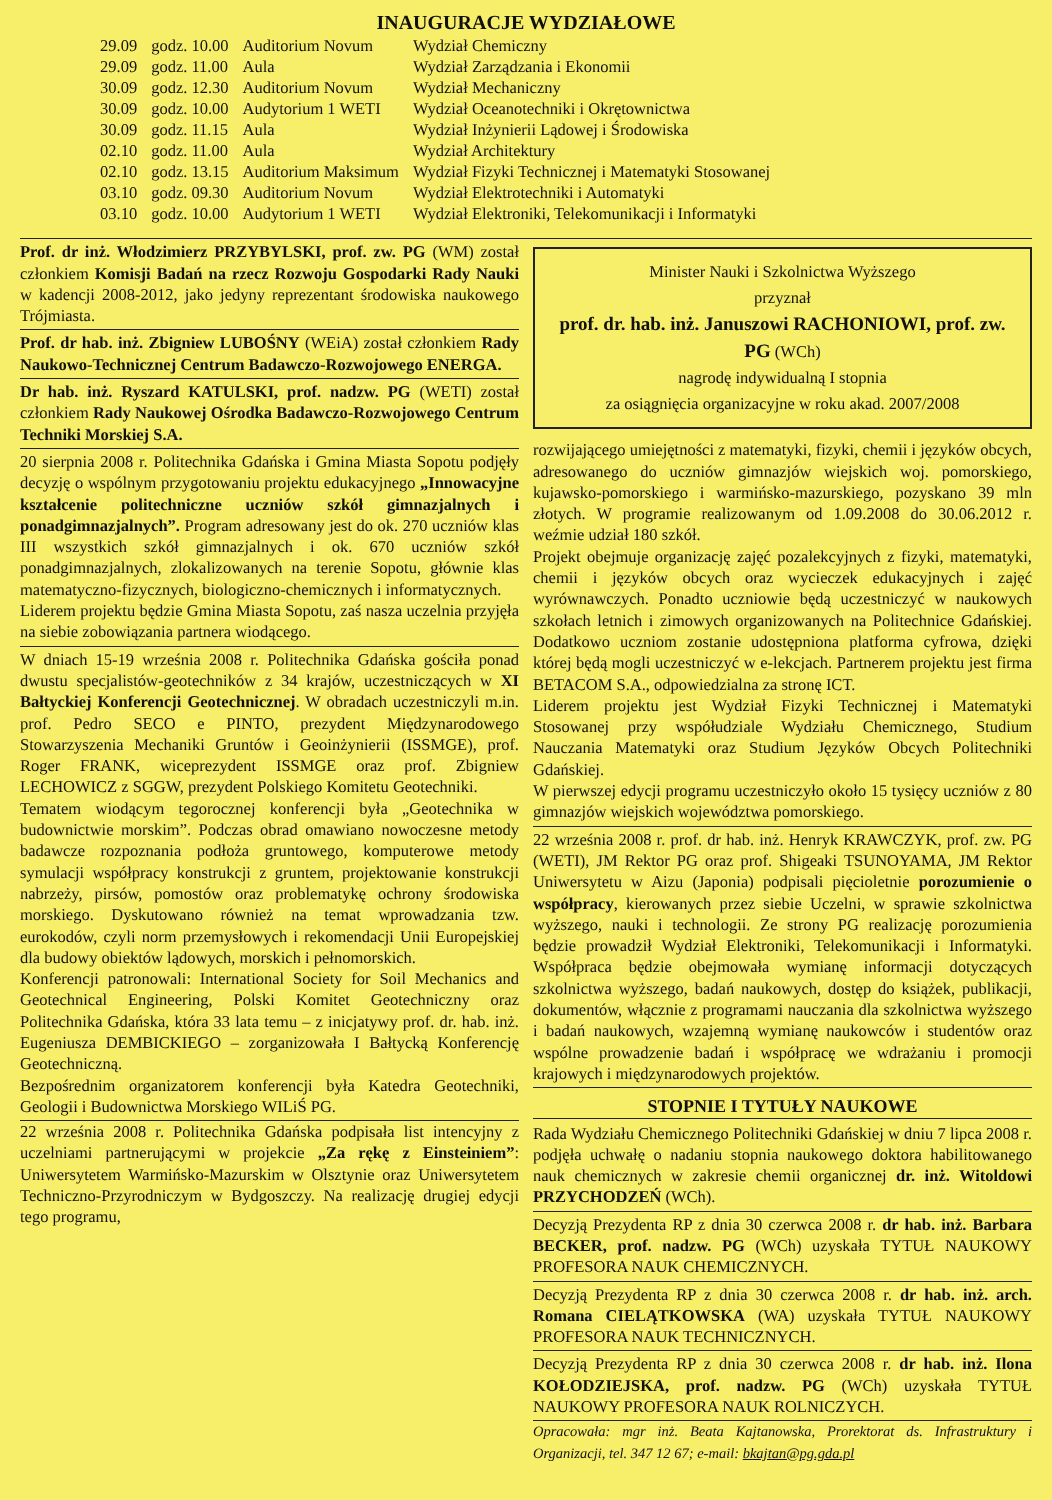INAUGURACJE WYDZIAŁOWE
| 29.09 | godz. 10.00 | Auditorium Novum | Wydział Chemiczny |
| 29.09 | godz. 11.00 | Aula | Wydział Zarządzania i Ekonomii |
| 30.09 | godz. 12.30 | Auditorium Novum | Wydział Mechaniczny |
| 30.09 | godz. 10.00 | Audytorium 1 WETI | Wydział Oceanotechniki i Okrętownictwa |
| 30.09 | godz. 11.15 | Aula | Wydział Inżynierii Lądowej i Środowiska |
| 02.10 | godz. 11.00 | Aula | Wydział Architektury |
| 02.10 | godz. 13.15 | Auditorium Maksimum | Wydział Fizyki Technicznej i Matematyki Stosowanej |
| 03.10 | godz. 09.30 | Auditorium Novum | Wydział Elektrotechniki i Automatyki |
| 03.10 | godz. 10.00 | Audytorium 1 WETI | Wydział Elektroniki, Telekomunikacji i Informatyki |
Prof. dr inż. Włodzimierz PRZYBYLSKI, prof. zw. PG (WM) został członkiem Komisji Badań na rzecz Rozwoju Gospodarki Rady Nauki w kadencji 2008-2012, jako jedyny reprezentant środowiska naukowego Trójmiasta.
Prof. dr hab. inż. Zbigniew LUBOŚNY (WEiA) został członkiem Rady Naukowo-Technicznej Centrum Badawczo-Rozwojowego ENERGA.
Dr hab. inż. Ryszard KATULSKI, prof. nadzw. PG (WETI) został członkiem Rady Naukowej Ośrodka Badawczo-Rozwojowego Centrum Techniki Morskiej S.A.
20 sierpnia 2008 r. Politechnika Gdańska i Gmina Miasta Sopotu podjęły decyzję o wspólnym przygotowaniu projektu edukacyjnego „Innowacyjne kształcenie politechniczne uczniów szkół gimnazjalnych i ponadgimnazjalnych”. Program adresowany jest do ok. 270 uczniów klas III wszystkich szkół gimnazjalnych i ok. 670 uczniów szkół ponadgimnazjalnych, zlokalizowanych na terenie Sopotu, głównie klas matematyczno-fizycznych, biologiczno-chemicznych i informatycznych.
Liderem projektu będzie Gmina Miasta Sopotu, zaś nasza uczelnia przyjęła na siebie zobowiązania partnera wiodącego.
W dniach 15-19 września 2008 r. Politechnika Gdańska gościła ponad dwustu specjalistów-geotechników z 34 krajów, uczestniczących w XI Bałtyckiej Konferencji Geotechnicznej. W obradach uczestniczyli m.in. prof. Pedro SECO e PINTO, prezydent Międzynarodowego Stowarzyszenia Mechaniki Gruntów i Geoinżynierii (ISSMGE), prof. Roger FRANK, wiceprezydent ISSMGE oraz prof. Zbigniew LECHOWICZ z SGGW, prezydent Polskiego Komitetu Geotechniki.
Tematem wiodącym tegorocznej konferencji była „Geotechnika w budownictwie morskim”. Podczas obrad omawiano nowoczesne metody badawcze rozpoznania podłoża gruntowego, komputerowe metody symulacji współpracy konstrukcji z gruntem, projektowanie konstrukcji nabrzeży, pirsów, pomostów oraz problematykę ochrony środowiska morskiego. Dyskutowano również na temat wprowadzania tzw. eurokodów, czyli norm przemysłowych i rekomendacji Unii Europejskiej dla budowy obiektów lądowych, morskich i pełnomorskich.
Konferencji patronowali: International Society for Soil Mechanics and Geotechnical Engineering, Polski Komitet Geotechniczny oraz Politechnika Gdańska, która 33 lata temu – z inicjatywy prof. dr. hab. inż. Eugeniusza DEMBICKIEGO – zorganizowała I Bałtycką Konferencję Geotechniczną.
Bezpośrednim organizatorem konferencji była Katedra Geotechniki, Geologii i Budownictwa Morskiego WILiŚ PG.
22 września 2008 r. Politechnika Gdańska podpisała list intencyjny z uczelniami partnerującymi w projekcie „Za rękę z Einsteiniem”: Uniwersytetem Warmińsko-Mazurskim w Olsztynie oraz Uniwersytetem Techniczno-Przyrodniczym w Bydgoszczy. Na realizację drugiej edycji tego programu,
Minister Nauki i Szkolnictwa Wyższego
przyznał
prof. dr. hab. inż. Januszowi RACHONIOWI, prof. zw. PG (WCh)
nagrodę indywidualną I stopnia
za osiągnięcia organizacyjne w roku akad. 2007/2008
rozwijającego umiejętności z matematyki, fizyki, chemii i języków obcych, adresowanego do uczniów gimnazjów wiejskich woj. pomorskiego, kujawsko-pomorskiego i warmińsko-mazurskiego, pozyskano 39 mln złotych. W programie realizowanym od 1.09.2008 do 30.06.2012 r. weźmie udział 180 szkół.
Projekt obejmuje organizację zajęć pozalekcyjnych z fizyki, matematyki, chemii i języków obcych oraz wycieczek edukacyjnych i zajęć wyrównawczych. Ponadto uczniowie będą uczestniczyć w naukowych szkołach letnich i zimowych organizowanych na Politechnice Gdańskiej. Dodatkowo uczniom zostanie udostępniona platforma cyfrowa, dzięki której będą mogli uczestniczyć w e-lekcjach. Partnerem projektu jest firma BETACOM S.A., odpowiedzialna za stronę ICT.
Liderem projektu jest Wydział Fizyki Technicznej i Matematyki Stosowanej przy współudziale Wydziału Chemicznego, Studium Nauczania Matematyki oraz Studium Języków Obcych Politechniki Gdańskiej.
W pierwszej edycji programu uczestniczyło około 15 tysięcy uczniów z 80 gimnazjów wiejskich województwa pomorskiego.
22 września 2008 r. prof. dr hab. inż. Henryk KRAWCZYK, prof. zw. PG (WETI), JM Rektor PG oraz prof. Shigeaki TSUNOYAMA, JM Rektor Uniwersytetu w Aizu (Japonia) podpisali pięcioletnie porozumienie o współpracy, kierowanych przez siebie Uczelni, w sprawie szkolnictwa wyższego, nauki i technologii. Ze strony PG realizację porozumienia będzie prowadził Wydział Elektroniki, Telekomunikacji i Informatyki. Współpraca będzie obejmowała wymianę informacji dotyczących szkolnictwa wyższego, badań naukowych, dostęp do książek, publikacji, dokumentów, włącznie z programami nauczania dla szkolnictwa wyższego i badań naukowych, wzajemną wymianę naukowców i studentów oraz wspólne prowadzenie badań i współpracę we wdrażaniu i promocji krajowych i międzynarodowych projektów.
STOPNIE I TYTUŁY NAUKOWE
Rada Wydziału Chemicznego Politechniki Gdańskiej w dniu 7 lipca 2008 r. podjęła uchwałę o nadaniu stopnia naukowego doktora habilitowanego nauk chemicznych w zakresie chemii organicznej dr. inż. Witoldowi PRZYCHODZEŃ (WCh).
Decyzją Prezydenta RP z dnia 30 czerwca 2008 r. dr hab. inż. Barbara BECKER, prof. nadzw. PG (WCh) uzyskała TYTUŁ NAUKOWY PROFESORA NAUK CHEMICZNYCH.
Decyzją Prezydenta RP z dnia 30 czerwca 2008 r. dr hab. inż. arch. Romana CIELĄTKOWSKA (WA) uzyskała TYTUŁ NAUKOWY PROFESORA NAUK TECHNICZNYCH.
Decyzją Prezydenta RP z dnia 30 czerwca 2008 r. dr hab. inż. Ilona KOŁODZIEJSKA, prof. nadzw. PG (WCh) uzyskała TYTUŁ NAUKOWY PROFESORA NAUK ROLNICZYCH.
Opracowała: mgr inż. Beata Kajtanowska, Prorektorat ds. Infrastruktury i Organizacji, tel. 347 12 67; e-mail: bkajtan@pg.gda.pl